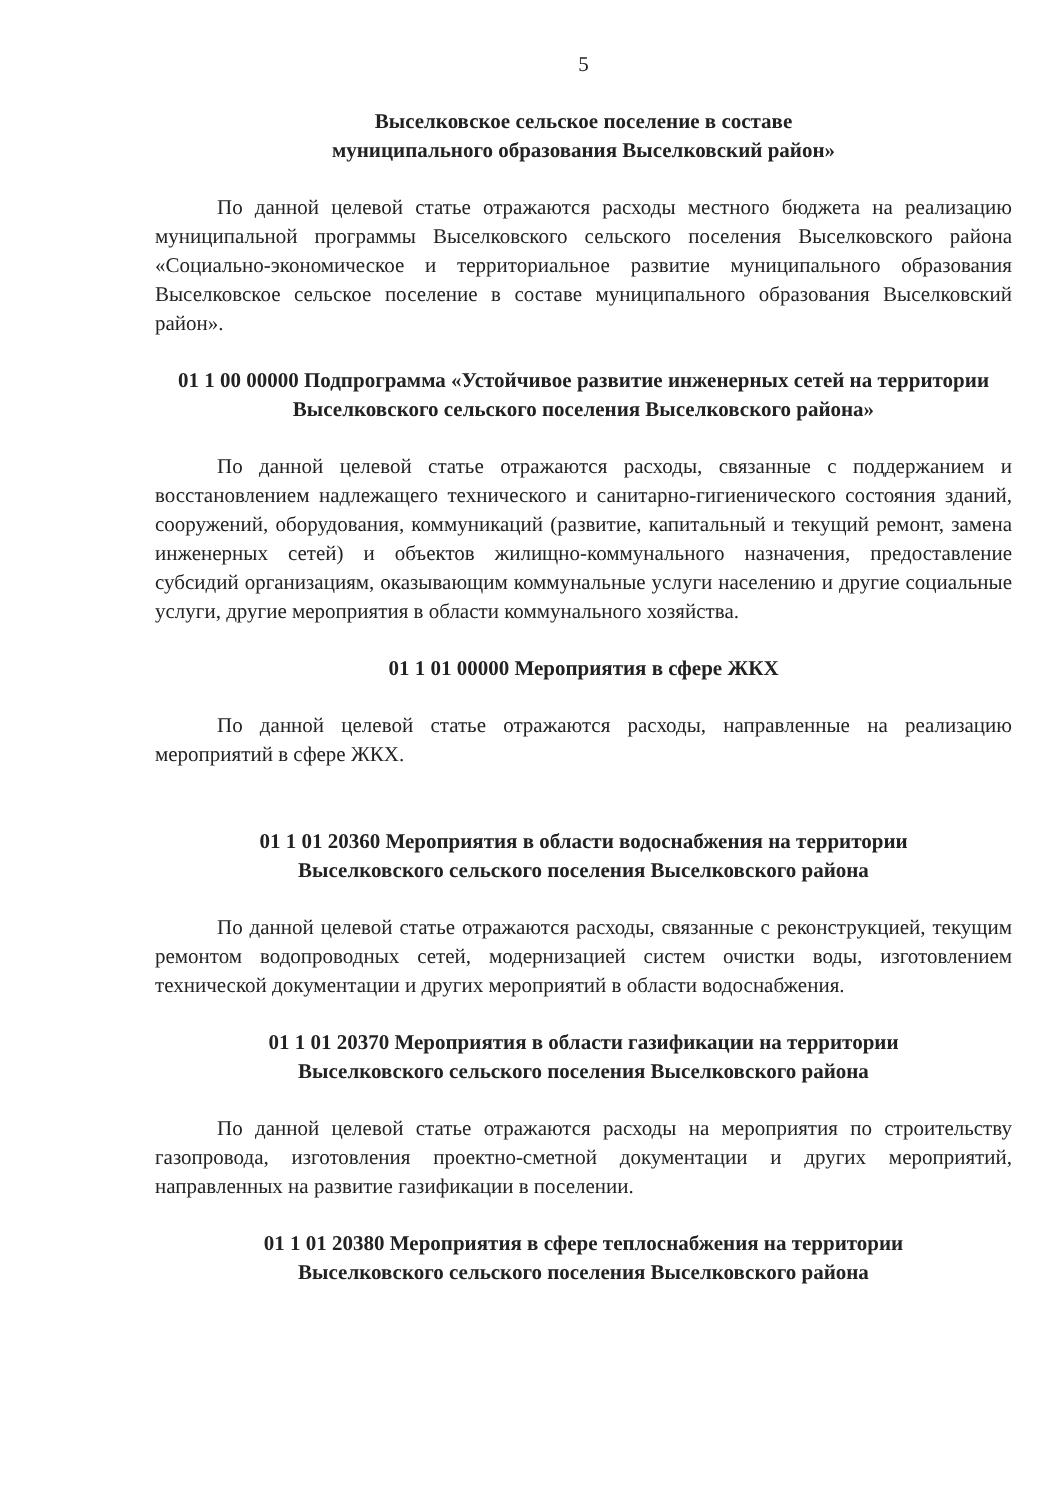5
Выселковское сельское поселение в составе
муниципального образования Выселковский район»
По данной целевой статье отражаются расходы местного бюджета на реализацию муниципальной программы Выселковского сельского поселения Выселковского района «Социально-экономическое и территориальное развитие муниципального образования Выселковское сельское поселение в составе муниципального образования Выселковский район».
01 1 00 00000 Подпрограмма «Устойчивое развитие инженерных сетей на территории Выселковского сельского поселения Выселковского района»
По данной целевой статье отражаются расходы, связанные с поддержанием и восстановлением надлежащего технического и санитарно-гигиенического состояния зданий, сооружений, оборудования, коммуникаций (развитие, капитальный и текущий ремонт, замена инженерных сетей) и объектов жилищно-коммунального назначения, предоставление субсидий организациям, оказывающим коммунальные услуги населению и другие социальные услуги, другие мероприятия в области коммунального хозяйства.
01 1 01 00000 Мероприятия в сфере ЖКХ
По данной целевой статье отражаются расходы, направленные на реализацию мероприятий в сфере ЖКХ.
01 1 01 20360 Мероприятия в области водоснабжения на территории
Выселковского сельского поселения Выселковского района
По данной целевой статье отражаются расходы, связанные с реконструкцией, текущим ремонтом водопроводных сетей, модернизацией систем очистки воды, изготовлением технической документации и других мероприятий в области водоснабжения.
01 1 01 20370 Мероприятия в области газификации на территории
Выселковского сельского поселения Выселковского района
По данной целевой статье отражаются расходы на мероприятия по строительству газопровода, изготовления проектно-сметной документации и других мероприятий, направленных на развитие газификации в поселении.
01 1 01 20380 Мероприятия в сфере теплоснабжения на территории
Выселковского сельского поселения Выселковского района